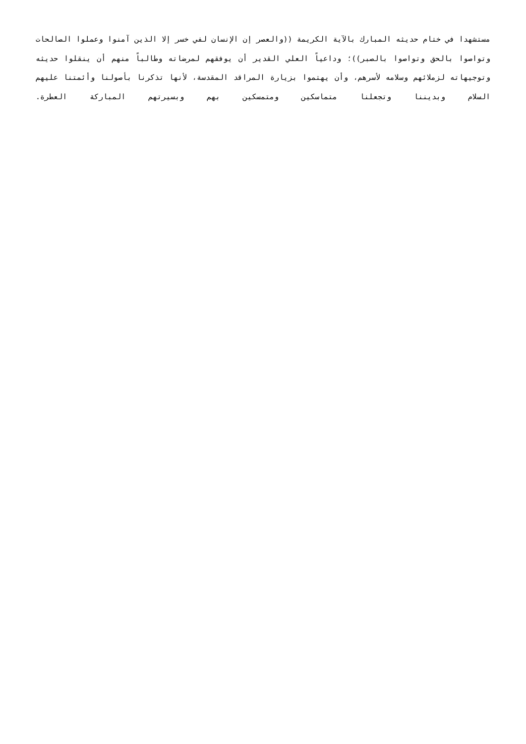مستشهدا في ختام حديثه المبارك بالآية الكريمة ((والعصر إن الإنسان لفي خسر إلا الذين آمنوا وعملوا الصالحات وتواصوا بالحق وتواصوا بالصبر))؛ وداعياً العلي القدير أن يوفقهم لمرضاته وطالباً منهم أن ينقلوا حديثه وتوجيهاته لزملائهم وسلامه لأسرهم، وأن يهتموا بزيارة المراقد المقدسة، لأنها تذكرنا بأصولنا وأئمتنا عليهم السلام وبديننا وتجعلنا متماسكين ومتمسكين بهم وبسيرتهم المباركة العطرة.